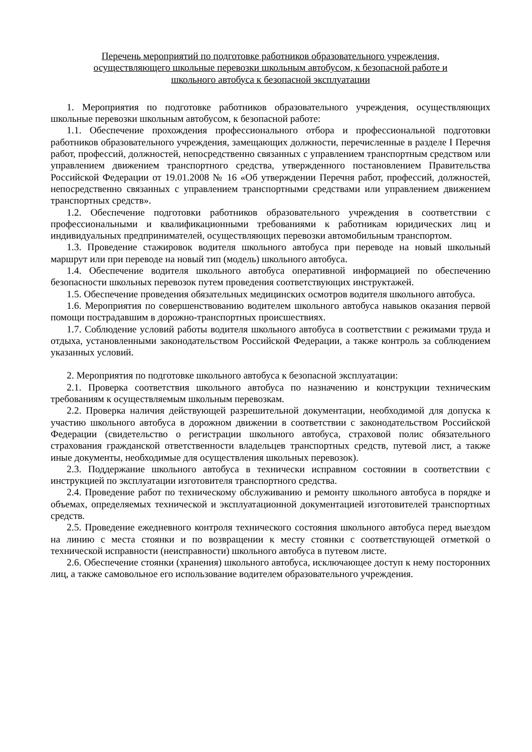Перечень мероприятий по подготовке работников образовательного учреждения,
осуществляющего школьные перевозки школьным автобусом, к безопасной работе и
школьного автобуса к безопасной эксплуатации
1. Мероприятия по подготовке работников образовательного учреждения, осуществляющих школьные перевозки школьным автобусом, к безопасной работе:
1.1. Обеспечение прохождения профессионального отбора и профессиональной подготовки работников образовательного учреждения, замещающих должности, перечисленные в разделе I Перечня работ, профессий, должностей, непосредственно связанных с управлением транспортным средством или управлением движением транспортного средства, утвержденного постановлением Правительства Российской Федерации от 19.01.2008 № 16 «Об утверждении Перечня работ, профессий, должностей, непосредственно связанных с управлением транспортными средствами или управлением движением транспортных средств».
1.2. Обеспечение подготовки работников образовательного учреждения в соответствии с профессиональными и квалификационными требованиями к работникам юридических лиц и индивидуальных предпринимателей, осуществляющих перевозки автомобильным транспортом.
1.3. Проведение стажировок водителя школьного автобуса при переводе на новый школьный маршрут или при переводе на новый тип (модель) школьного автобуса.
1.4. Обеспечение водителя школьного автобуса оперативной информацией по обеспечению безопасности школьных перевозок путем проведения соответствующих инструктажей.
1.5. Обеспечение проведения обязательных медицинских осмотров водителя школьного автобуса.
1.6. Мероприятия по совершенствованию водителем школьного автобуса навыков оказания первой помощи пострадавшим в дорожно-транспортных происшествиях.
1.7. Соблюдение условий работы водителя школьного автобуса в соответствии с режимами труда и отдыха, установленными законодательством Российской Федерации, а также контроль за соблюдением указанных условий.
2. Мероприятия по подготовке школьного автобуса к безопасной эксплуатации:
2.1. Проверка соответствия школьного автобуса по назначению и конструкции техническим требованиям к осуществляемым школьным перевозкам.
2.2. Проверка наличия действующей разрешительной документации, необходимой для допуска к участию школьного автобуса в дорожном движении в соответствии с законодательством Российской Федерации (свидетельство о регистрации школьного автобуса, страховой полис обязательного страхования гражданской ответственности владельцев транспортных средств, путевой лист, а также иные документы, необходимые для осуществления школьных перевозок).
2.3. Поддержание школьного автобуса в технически исправном состоянии в соответствии с инструкцией по эксплуатации изготовителя транспортного средства.
2.4. Проведение работ по техническому обслуживанию и ремонту школьного автобуса в порядке и объемах, определяемых технической и эксплуатационной документацией изготовителей транспортных средств.
2.5. Проведение ежедневного контроля технического состояния школьного автобуса перед выездом на линию с места стоянки и по возвращении к месту стоянки с соответствующей отметкой о технической исправности (неисправности) школьного автобуса в путевом листе.
2.6. Обеспечение стоянки (хранения) школьного автобуса, исключающее доступ к нему посторонних лиц, а также самовольное его использование водителем образовательного учреждения.